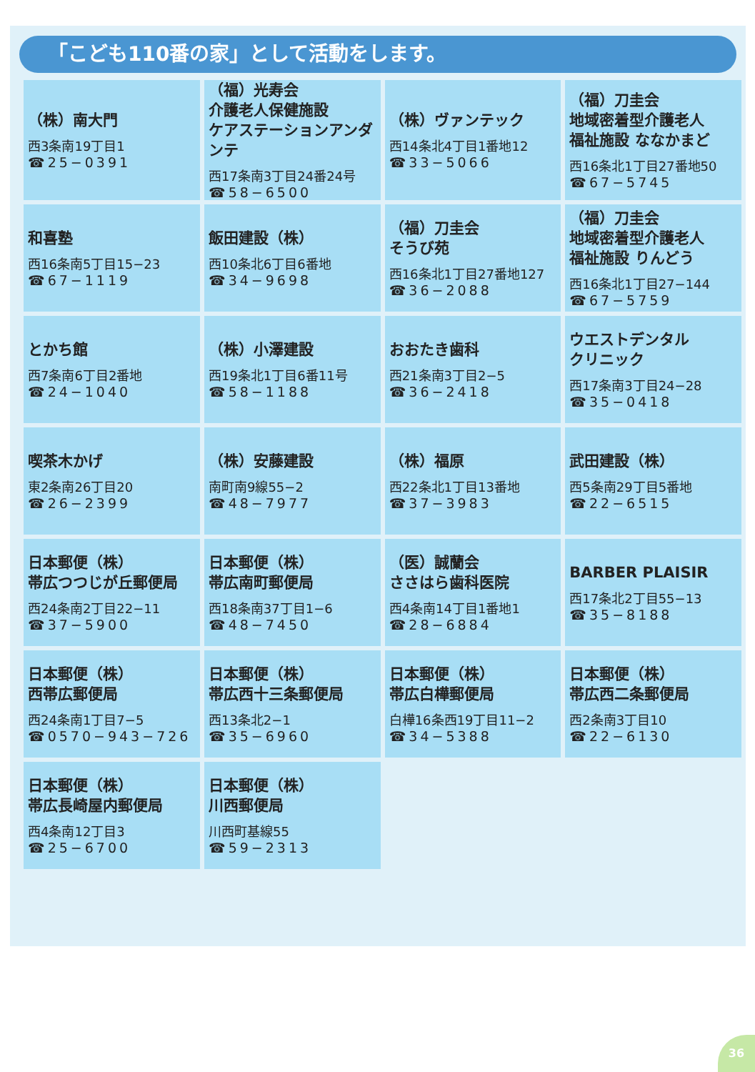「こども110番の家」として活動をします。
| （株）南大門 西3条南19丁目1 ☎25−0391 | （福）光寿会 介護老人保健施設 ケアステーションアンダンテ 西17条南3丁目24番24号 ☎58−6500 | （株）ヴァンテック 西14条北4丁目1番地12 ☎33−5066 | （福）刀圭会 地域密着型介護老人 福祉施設 ななかまど 西16条北1丁目27番地50 ☎67−5745 |
| 和喜塾 西16条南5丁目15−23 ☎67−1119 | 飯田建設（株） 西10条北6丁目6番地 ☎34−9698 | （福）刀圭会 そうび苑 西16条北1丁目27番地127 ☎36−2088 | （福）刀圭会 地域密着型介護老人 福祉施設 りんどう 西16条北1丁目27−144 ☎67−5759 |
| とかち館 西7条南6丁目2番地 ☎24−1040 | （株）小澤建設 西19条北1丁目6番11号 ☎58−1188 | おおたき歯科 西21条南3丁目2−5 ☎36−2418 | ウエストデンタル クリニック 西17条南3丁目24−28 ☎35−0418 |
| 喫茶木かげ 東2条南26丁目20 ☎26−2399 | （株）安藤建設 南町南9線55−2 ☎48−7977 | （株）福原 西22条北1丁目13番地 ☎37−3983 | 武田建設（株） 西5条南29丁目5番地 ☎22−6515 |
| 日本郵便（株） 帯広つつじが丘郵便局 西24条南2丁目22−11 ☎37−5900 | 日本郵便（株） 帯広南町郵便局 西18条南37丁目1−6 ☎48−7450 | （医）誠蘭会 ささはら歯科医院 西4条南14丁目1番地1 ☎28−6884 | BARBER PLAISIR 西17条北2丁目55−13 ☎35−8188 |
| 日本郵便（株） 西帯広郵便局 西24条南1丁目7−5 ☎0570−943−726 | 日本郵便（株） 帯広西十三条郵便局 西13条北2−1 ☎35−6960 | 日本郵便（株） 帯広白樺郵便局 白樺16条西19丁目11−2 ☎34−5388 | 日本郵便（株） 帯広西二条郵便局 西2条南3丁目10 ☎22−6130 |
| 日本郵便（株） 帯広長崎屋内郵便局 西4条南12丁目3 ☎25−6700 | 日本郵便（株） 川西郵便局 川西町基線55 ☎59−2313 | | |
36